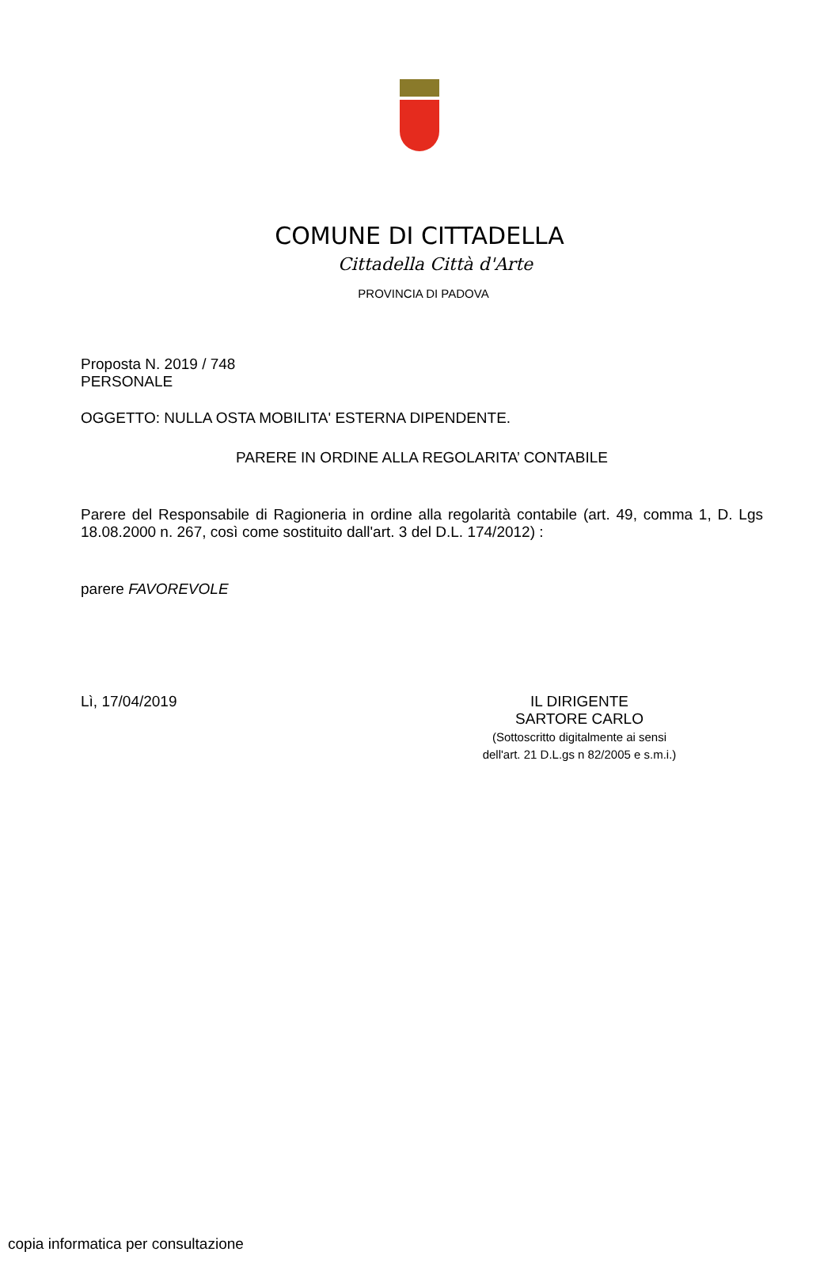COMUNE DI CITTADELLA
Cittadella Città d'Arte
PROVINCIA DI PADOVA
Proposta N. 2019 / 748
PERSONALE
OGGETTO: NULLA OSTA MOBILITA' ESTERNA DIPENDENTE.
PARERE IN ORDINE ALLA REGOLARITA’ CONTABILE
Parere del Responsabile di Ragioneria in ordine alla regolarità contabile (art. 49, comma 1, D. Lgs 18.08.2000 n. 267, così come sostituito dall'art. 3 del D.L. 174/2012) :
parere FAVOREVOLE
Lì, 17/04/2019 IL DIRIGENTE
SARTORE CARLO
(Sottoscritto digitalmente ai sensi
dell'art. 21 D.L.gs n 82/2005 e s.m.i.)
copia informatica per consultazione